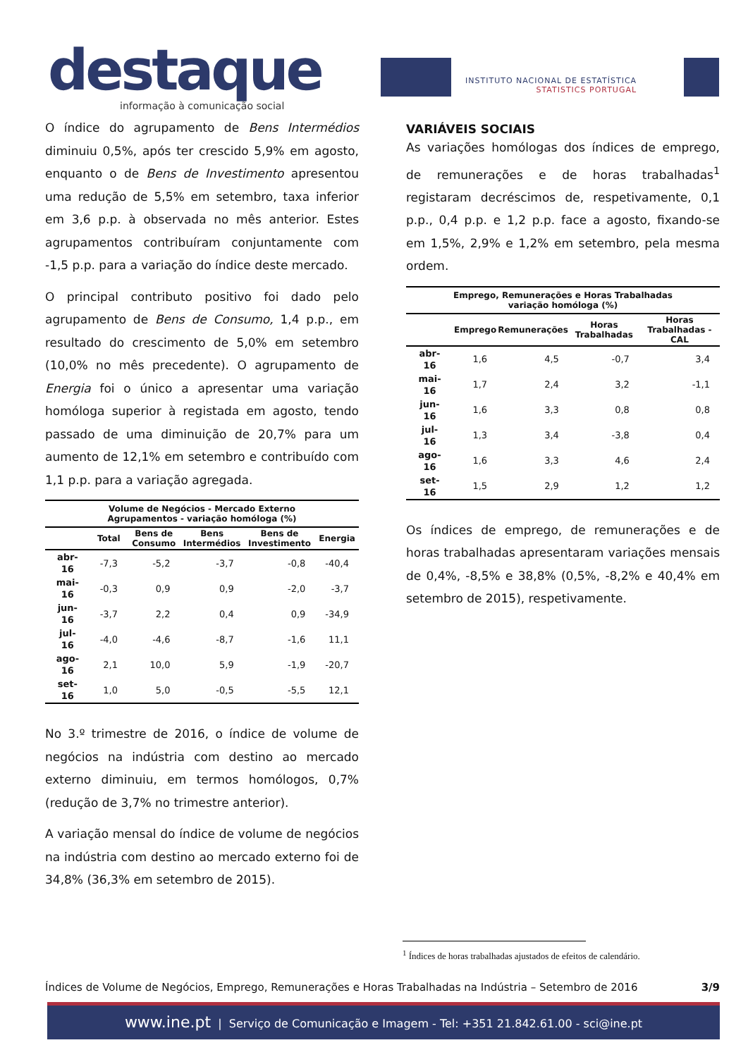destaque
informação à comunicação social
INSTITUTO NACIONAL DE ESTATÍSTICA
STATISTICS PORTUGAL
O índice do agrupamento de Bens Intermédios diminuiu 0,5%, após ter crescido 5,9% em agosto, enquanto o de Bens de Investimento apresentou uma redução de 5,5% em setembro, taxa inferior em 3,6 p.p. à observada no mês anterior. Estes agrupamentos contribuíram conjuntamente com -1,5 p.p. para a variação do índice deste mercado.
O principal contributo positivo foi dado pelo agrupamento de Bens de Consumo, 1,4 p.p., em resultado do crescimento de 5,0% em setembro (10,0% no mês precedente). O agrupamento de Energia foi o único a apresentar uma variação homóloga superior à registada em agosto, tendo passado de uma diminuição de 20,7% para um aumento de 12,1% em setembro e contribuído com 1,1 p.p. para a variação agregada.
Volume de Negócios - Mercado Externo Agrupamentos - variação homóloga (%)
| | Total | Bens de Consumo | Bens Intermédios | Bens de Investimento | Energia |
| --- | --- | --- | --- | --- | --- |
| abr-16 | -7,3 | -5,2 | -3,7 | -0,8 | -40,4 |
| mai-16 | -0,3 | 0,9 | 0,9 | -2,0 | -3,7 |
| jun-16 | -3,7 | 2,2 | 0,4 | 0,9 | -34,9 |
| jul-16 | -4,0 | -4,6 | -8,7 | -1,6 | 11,1 |
| ago-16 | 2,1 | 10,0 | 5,9 | -1,9 | -20,7 |
| set-16 | 1,0 | 5,0 | -0,5 | -5,5 | 12,1 |
No 3.º trimestre de 2016, o índice de volume de negócios na indústria com destino ao mercado externo diminuiu, em termos homólogos, 0,7% (redução de 3,7% no trimestre anterior).
A variação mensal do índice de volume de negócios na indústria com destino ao mercado externo foi de 34,8% (36,3% em setembro de 2015).
VARIÁVEIS SOCIAIS
As variações homólogas dos índices de emprego, de remunerações e de horas trabalhadas<sup>1</sup> registaram decréscimos de, respetivamente, 0,1 p.p., 0,4 p.p. e 1,2 p.p. face a agosto, fixando-se em 1,5%, 2,9% e 1,2% em setembro, pela mesma ordem.
Emprego, Remunerações e Horas Trabalhadas variação homóloga (%)
| | Emprego | Remunerações | Horas Trabalhadas | Horas Trabalhadas - CAL |
| --- | --- | --- | --- | --- |
| abr-16 | 1,6 | 4,5 | -0,7 | 3,4 |
| mai-16 | 1,7 | 2,4 | 3,2 | -1,1 |
| jun-16 | 1,6 | 3,3 | 0,8 | 0,8 |
| jul-16 | 1,3 | 3,4 | -3,8 | 0,4 |
| ago-16 | 1,6 | 3,3 | 4,6 | 2,4 |
| set-16 | 1,5 | 2,9 | 1,2 | 1,2 |
Os índices de emprego, de remunerações e de horas trabalhadas apresentaram variações mensais de 0,4%, -8,5% e 38,8% (0,5%, -8,2% e 40,4% em setembro de 2015), respetivamente.
<sup>1</sup> Índices de horas trabalhadas ajustados de efeitos de calendário.
Índices de Volume de Negócios, Emprego, Remunerações e Horas Trabalhadas na Indústria – Setembro de 2016 3/9
www.ine.pt | Serviço de Comunicação e Imagem - Tel: +351 21.842.61.00 - sci@ine.pt